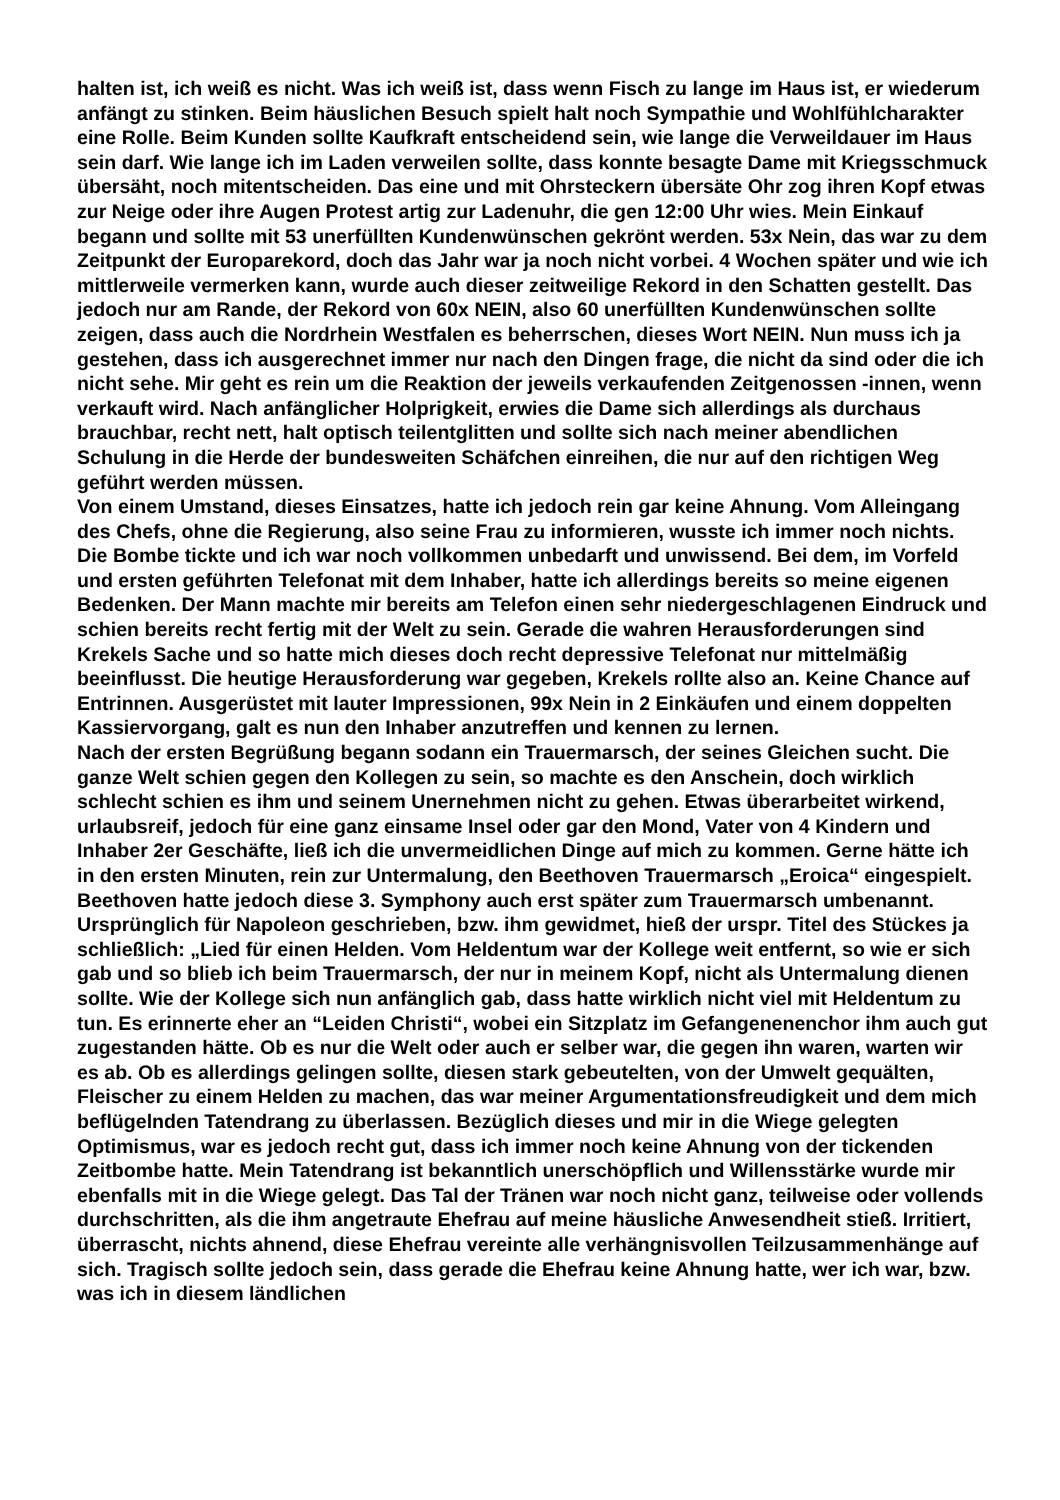halten ist, ich weiß es nicht. Was ich weiß ist, dass wenn Fisch zu lange im Haus ist, er wiederum anfängt zu stinken. Beim häuslichen Besuch spielt halt noch Sympathie und Wohlfühlcharakter eine Rolle. Beim Kunden sollte Kaufkraft entscheidend sein, wie lange die Verweildauer im Haus sein darf. Wie lange ich im Laden verweilen sollte, dass konnte besagte Dame mit Kriegsschmuck übersäht, noch mitentscheiden. Das eine und mit Ohrsteckern übersäte Ohr zog ihren Kopf etwas zur Neige oder ihre Augen Protest artig zur Ladenuhr, die gen 12:00 Uhr wies. Mein Einkauf begann und sollte mit 53 unerfüllten Kundenwünschen gekrönt werden. 53x Nein, das war zu dem Zeitpunkt der Europarekord, doch das Jahr war ja noch nicht vorbei. 4 Wochen später und wie ich mittlerweile vermerken kann, wurde auch dieser zeitweilige Rekord in den Schatten gestellt. Das jedoch nur am Rande, der Rekord von 60x NEIN, also 60 unerfüllten Kundenwünschen sollte zeigen, dass auch die Nordrhein Westfalen es beherrschen, dieses Wort NEIN. Nun muss ich ja gestehen, dass ich ausgerechnet immer nur nach den Dingen frage, die nicht da sind oder die ich nicht sehe. Mir geht es rein um die Reaktion der jeweils verkaufenden Zeitgenossen -innen, wenn verkauft wird. Nach anfänglicher Holprigkeit, erwies die Dame sich allerdings als durchaus brauchbar, recht nett, halt optisch teilentglitten und sollte sich nach meiner abendlichen Schulung in die Herde der bundesweiten Schäfchen einreihen, die nur auf den richtigen Weg geführt werden müssen.
Von einem Umstand, dieses Einsatzes, hatte ich jedoch rein gar keine Ahnung. Vom Alleingang des Chefs, ohne die Regierung, also seine Frau zu informieren, wusste ich immer noch nichts. Die Bombe tickte und ich war noch vollkommen unbedarft und unwissend. Bei dem, im Vorfeld und ersten geführten Telefonat mit dem Inhaber, hatte ich allerdings bereits so meine eigenen Bedenken. Der Mann machte mir bereits am Telefon einen sehr niedergeschlagenen Eindruck und schien bereits recht fertig mit der Welt zu sein. Gerade die wahren Herausforderungen sind Krekels Sache und so hatte mich dieses doch recht depressive Telefonat nur mittelmäßig beeinflusst. Die heutige Herausforderung war gegeben, Krekels rollte also an. Keine Chance auf Entrinnen. Ausgerüstet mit lauter Impressionen, 99x Nein in 2 Einkäufen und einem doppelten Kassiervorgang, galt es nun den Inhaber anzutreffen und kennen zu lernen.
Nach der ersten Begrüßung begann sodann ein Trauermarsch, der seines Gleichen sucht. Die ganze Welt schien gegen den Kollegen zu sein, so machte es den Anschein, doch wirklich schlecht schien es ihm und seinem Unernehmen nicht zu gehen. Etwas überarbeitet wirkend, urlaubsreif, jedoch für eine ganz einsame Insel oder gar den Mond, Vater von 4 Kindern und Inhaber 2er Geschäfte, ließ ich die unvermeidlichen Dinge auf mich zu kommen. Gerne hätte ich in den ersten Minuten, rein zur Untermalung, den Beethoven Trauermarsch „Eroica“ eingespielt. Beethoven hatte jedoch diese 3. Symphony auch erst später zum Trauermarsch umbenannt. Ursprünglich für Napoleon geschrieben, bzw. ihm gewidmet, hieß der urspr. Titel des Stückes ja schließlich: „Lied für einen Helden. Vom Heldentum war der Kollege weit entfernt, so wie er sich gab und so blieb ich beim Trauermarsch, der nur in meinem Kopf, nicht als Untermalung dienen sollte. Wie der Kollege sich nun anfänglich gab, dass hatte wirklich nicht viel mit Heldentum zu tun. Es erinnerte eher an “Leiden Christi“, wobei ein Sitzplatz im Gefangenenenchor ihm auch gut zugestanden hätte. Ob es nur die Welt oder auch er selber war, die gegen ihn waren, warten wir es ab. Ob es allerdings gelingen sollte, diesen stark gebeutelten, von der Umwelt gequälten, Fleischer zu einem Helden zu machen, das war meiner Argumentationsfreudigkeit und dem mich beflügelnden Tatendrang zu überlassen. Bezüglich dieses und mir in die Wiege gelegten Optimismus, war es jedoch recht gut, dass ich immer noch keine Ahnung von der tickenden Zeitbombe hatte. Mein Tatendrang ist bekanntlich unerschöpflich und Willensstärke wurde mir ebenfalls mit in die Wiege gelegt. Das Tal der Tränen war noch nicht ganz, teilweise oder vollends durchschritten, als die ihm angetraute Ehefrau auf meine häusliche Anwesendheit stieß. Irritiert, überrascht, nichts ahnend, diese Ehefrau vereinte alle verhängnisvollen Teilzusammenhänge auf sich. Tragisch sollte jedoch sein, dass gerade die Ehefrau keine Ahnung hatte, wer ich war, bzw. was ich in diesem ländlichen